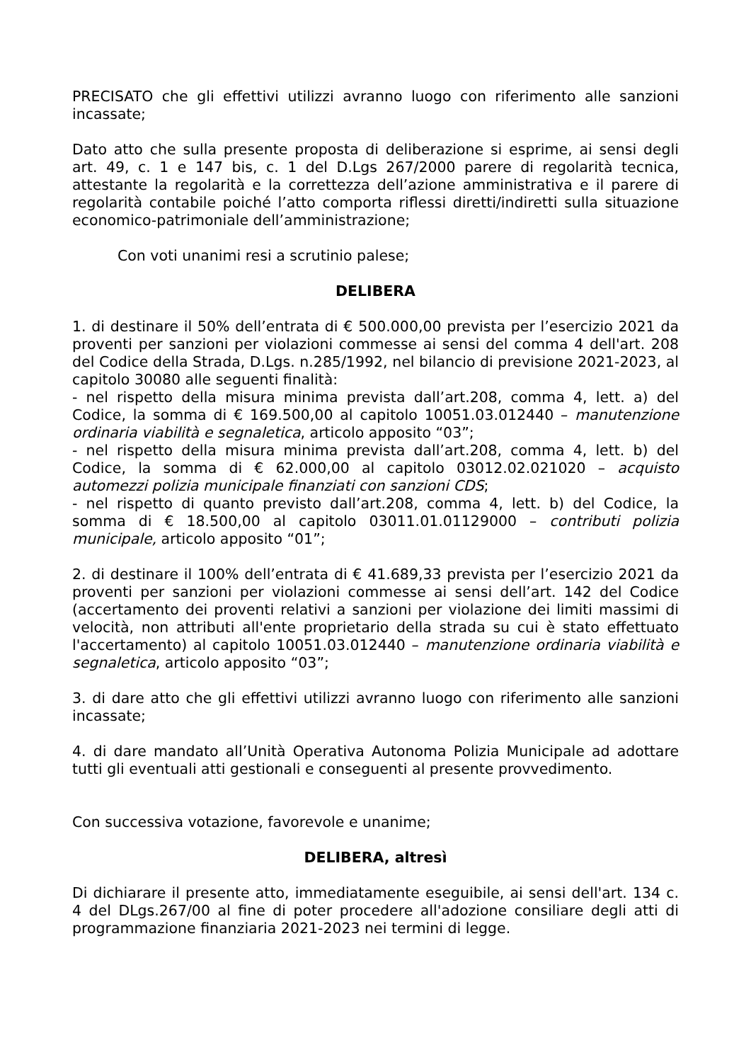PRECISATO che gli effettivi utilizzi avranno luogo con riferimento alle sanzioni incassate;
Dato atto che sulla presente proposta di deliberazione si esprime, ai sensi degli art. 49, c. 1 e 147 bis, c. 1 del D.Lgs 267/2000 parere di regolarità tecnica, attestante la regolarità e la correttezza dell’azione amministrativa e il parere di regolarità contabile poiché l’atto comporta riflessi diretti/indiretti sulla situazione economico-patrimoniale dell’amministrazione;
Con voti unanimi resi a scrutinio palese;
DELIBERA
1. di destinare il 50% dell’entrata di € 500.000,00 prevista per l’esercizio 2021 da proventi per sanzioni per violazioni commesse ai sensi del comma 4 dell'art. 208 del Codice della Strada, D.Lgs. n.285/1992, nel bilancio di previsione 2021-2023, al capitolo 30080 alle seguenti finalità:
- nel rispetto della misura minima prevista dall’art.208, comma 4, lett. a) del Codice, la somma di € 169.500,00 al capitolo 10051.03.012440 – manutenzione ordinaria viabilità e segnaletica, articolo apposito “03”;
- nel rispetto della misura minima prevista dall’art.208, comma 4, lett. b) del Codice, la somma di € 62.000,00 al capitolo 03012.02.021020 – acquisto automezzi polizia municipale finanziati con sanzioni CDS;
- nel rispetto di quanto previsto dall’art.208, comma 4, lett. b) del Codice, la somma di € 18.500,00 al capitolo 03011.01.01129000 – contributi polizia municipale, articolo apposito “01”;
2. di destinare il 100% dell’entrata di € 41.689,33 prevista per l’esercizio 2021 da proventi per sanzioni per violazioni commesse ai sensi dell’art. 142 del Codice (accertamento dei proventi relativi a sanzioni per violazione dei limiti massimi di velocità, non attributi all'ente proprietario della strada su cui è stato effettuato l'accertamento) al capitolo 10051.03.012440 – manutenzione ordinaria viabilità e segnaletica, articolo apposito “03”;
3. di dare atto che gli effettivi utilizzi avranno luogo con riferimento alle sanzioni incassate;
4. di dare mandato all’Unità Operativa Autonoma Polizia Municipale ad adottare tutti gli eventuali atti gestionali e conseguenti al presente provvedimento.
Con successiva votazione, favorevole e unanime;
DELIBERA, altresì
Di dichiarare il presente atto, immediatamente eseguibile, ai sensi dell'art. 134 c. 4 del DLgs.267/00 al fine di poter procedere all'adozione consiliare degli atti di programmazione finanziaria 2021-2023 nei termini di legge.